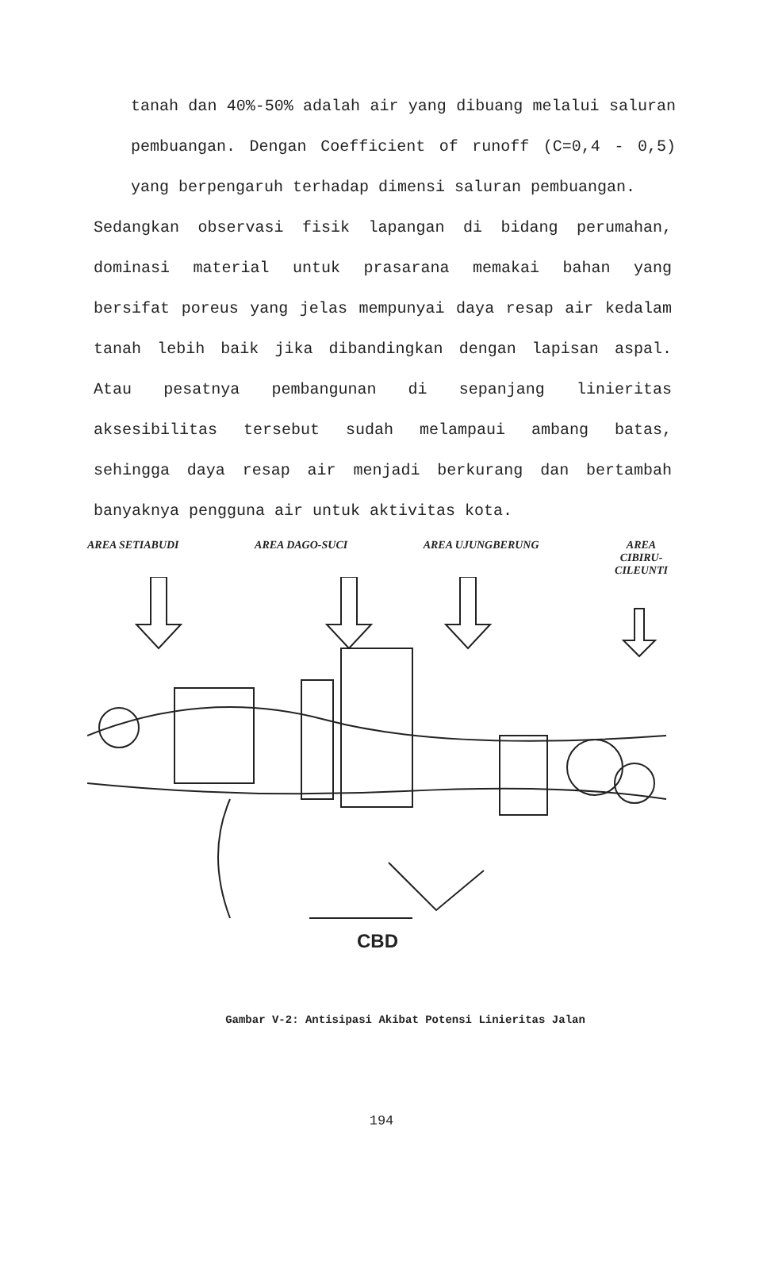tanah dan 40%-50% adalah air yang dibuang melalui saluran pembuangan. Dengan Coefficient of runoff (C=0,4 - 0,5) yang berpengaruh terhadap dimensi saluran pembuangan.
Sedangkan observasi fisik lapangan di bidang perumahan, dominasi material untuk prasarana memakai bahan yang bersifat poreus yang jelas mempunyai daya resap air kedalam tanah lebih baik jika dibandingkan dengan lapisan aspal. Atau pesatnya pembangunan di sepanjang linieritas aksesibilitas tersebut sudah melampaui ambang batas, sehingga daya resap air menjadi berkurang dan bertambah banyaknya pengguna air untuk aktivitas kota.
AREA SETIABUDI AREA DAGO-SUCI AREA UJUNGBERUNG AREA
CIBIRU-
CILEUNTI
CBD
Gambar V-2: Antisipasi Akibat Potensi Linieritas Jalan
194